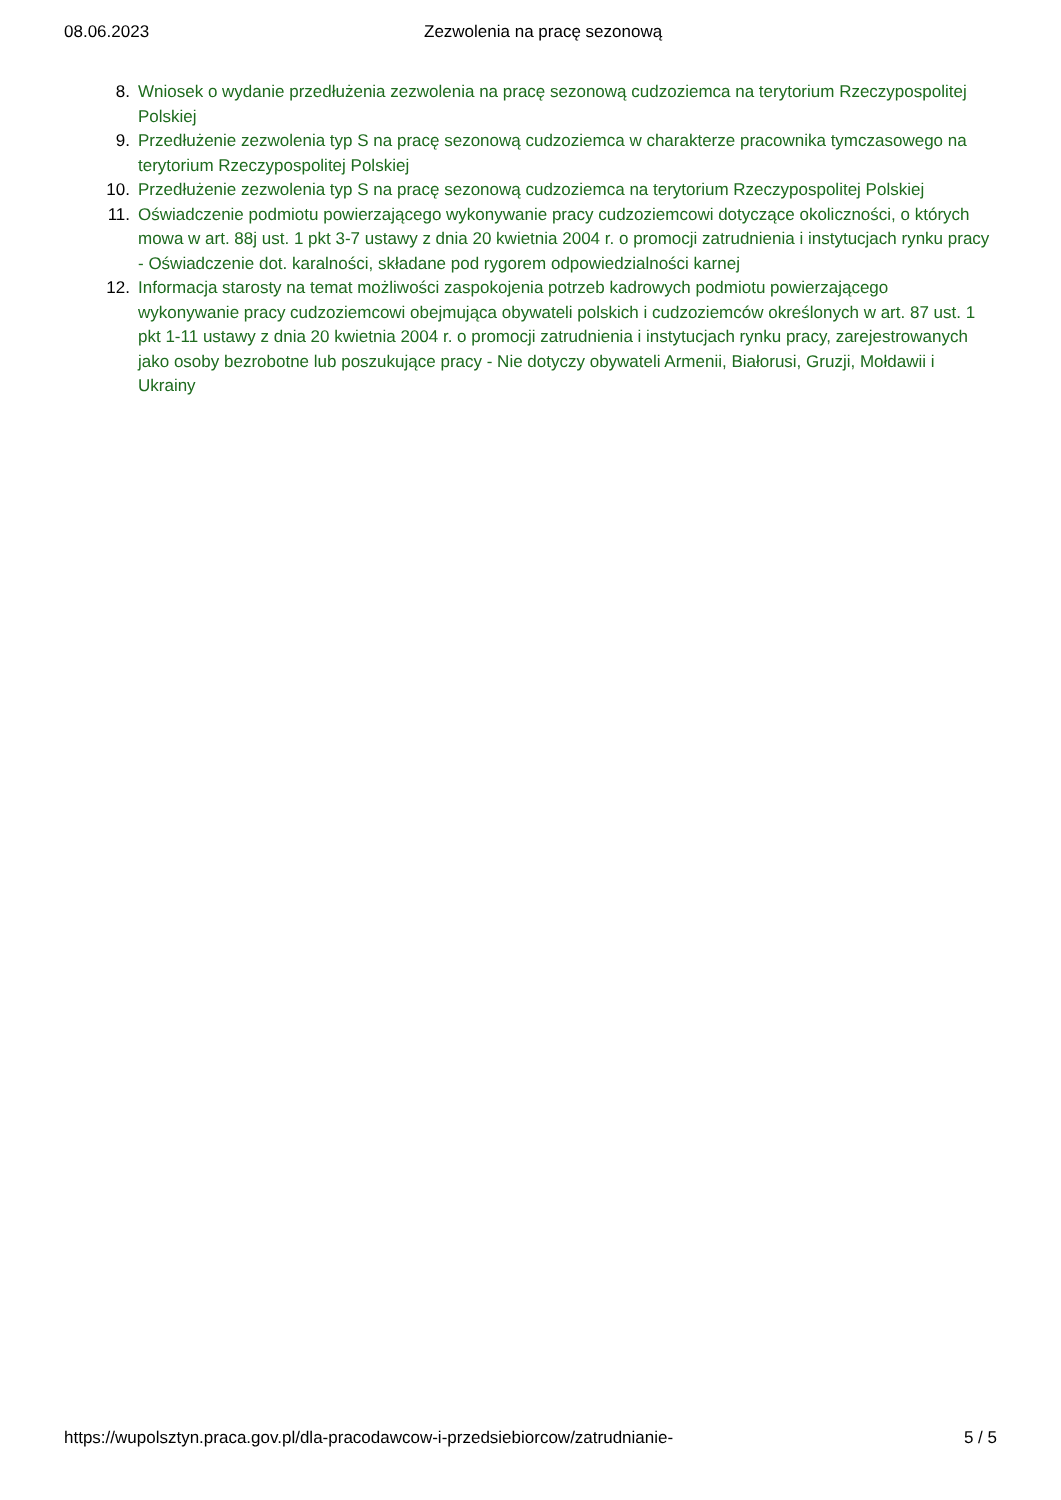08.06.2023 Zezwolenia na pracę sezonową
8. Wniosek o wydanie przedłużenia zezwolenia na pracę sezonową cudzoziemca na terytorium Rzeczypospolitej Polskiej
9. Przedłużenie zezwolenia typ S na pracę sezonową cudzoziemca w charakterze pracownika tymczasowego na terytorium Rzeczypospolitej Polskiej
10. Przedłużenie zezwolenia typ S na pracę sezonową cudzoziemca na terytorium Rzeczypospolitej Polskiej
11. Oświadczenie podmiotu powierzającego wykonywanie pracy cudzoziemcowi dotyczące okoliczności, o których mowa w art. 88j ust. 1 pkt 3-7 ustawy z dnia 20 kwietnia 2004 r. o promocji zatrudnienia i instytucjach rynku pracy - Oświadczenie dot. karalności, składane pod rygorem odpowiedzialności karnej
12. Informacja starosty na temat możliwości zaspokojenia potrzeb kadrowych podmiotu powierzającego wykonywanie pracy cudzoziemcowi obejmująca obywateli polskich i cudzoziemców określonych w art. 87 ust. 1 pkt 1-11 ustawy z dnia 20 kwietnia 2004 r. o promocji zatrudnienia i instytucjach rynku pracy, zarejestrowanych jako osoby bezrobotne lub poszukujące pracy - Nie dotyczy obywateli Armenii, Białorusi, Gruzji, Mołdawii i Ukrainy
https://wupolsztyn.praca.gov.pl/dla-pracodawcow-i-przedsiebiorcow/zatrudnianie- 5 / 5